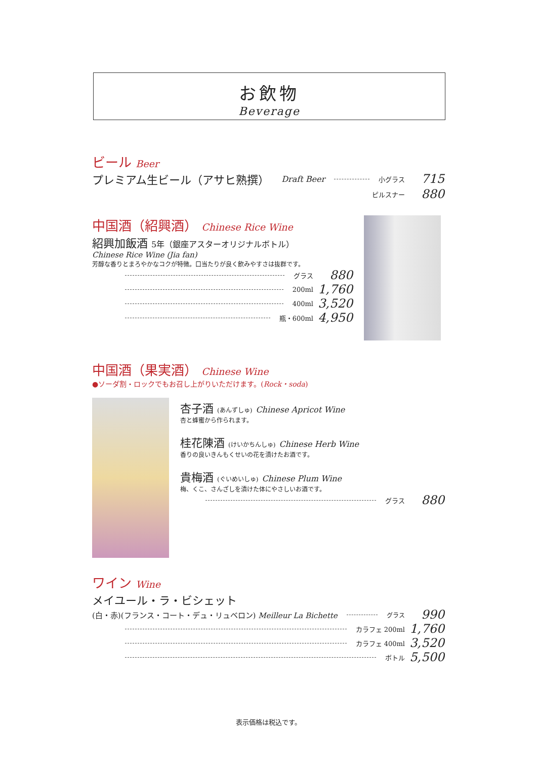お飲物
Beverage
ビール Beer
プレミアム生ビール（アサヒ熟撰） Draft Beer 小グラス 715
ピルスナー 880
中国酒（紹興酒） Chinese Rice Wine
紹興加飯酒 5年（銀座アスターオリジナルボトル）
Chinese Rice Wine (Jia fan)
芳醇な香りとまろやかなコクが特徴。口当たりが良く飲みやすさは抜群です。
グラス 880
200ml 1,760
400ml 3,520
瓶・600ml 4,950
中国酒（果実酒） Chinese Wine
●ソーダ割・ロックでもお召し上がりいただけます。(Rock・soda)
杏子酒 (あんずしゅ) Chinese Apricot Wine
杏と蜂蜜から作られます。
桂花陳酒 (けいかちんしゅ) Chinese Herb Wine
香りの良いきんもくせいの花を漬けたお酒です。
貴梅酒 (ぐいめいしゅ) Chinese Plum Wine
梅、くこ、さんざしを漬けた体にやさしいお酒です。
グラス 880
ワイン Wine
メイユール・ラ・ビシェット
(白・赤)(フランス・コート・デュ・リュベロン) Meilleur La Bichette グラス 990
カラフェ 200ml 1,760
カラフェ 400ml 3,520
ボトル 5,500
表示価格は税込です。